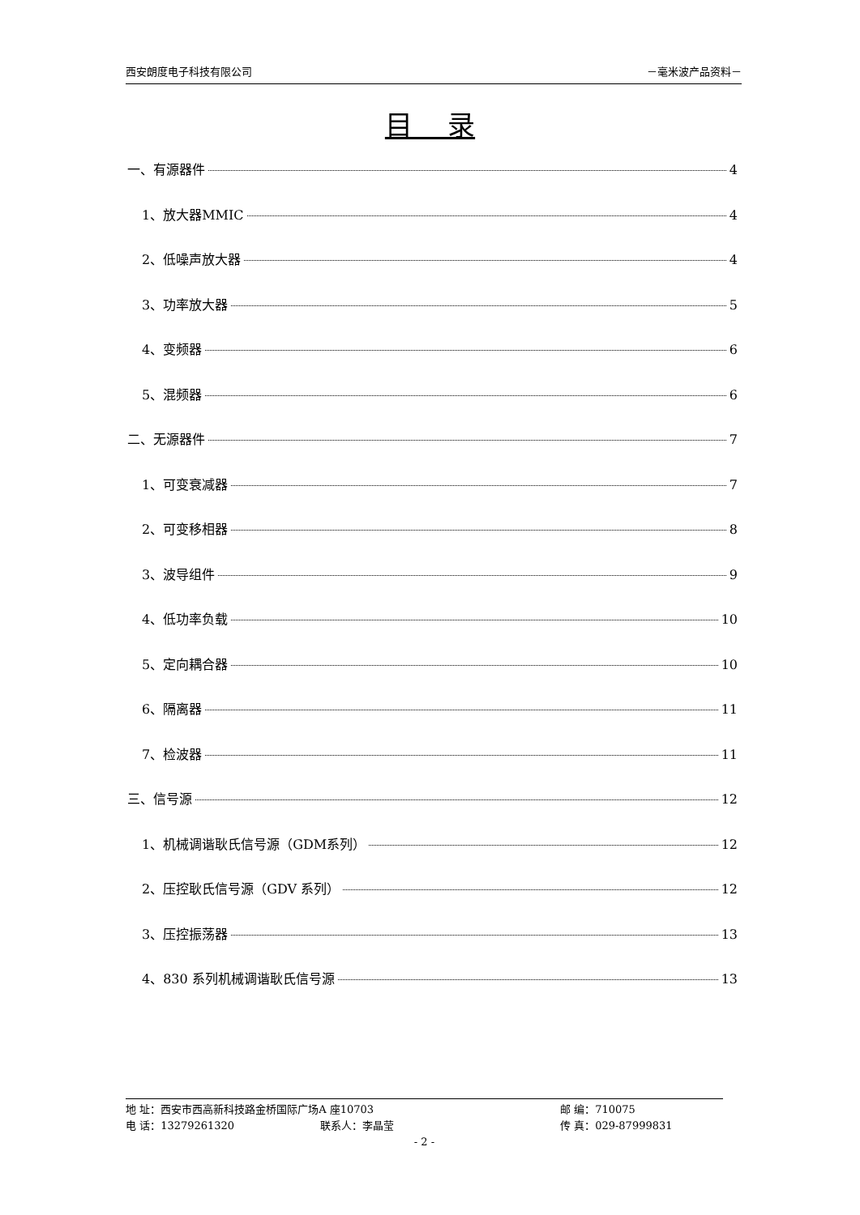西安朗度电子科技有限公司 －毫米波产品资料－
目 录
一、有源器件 4
1、放大器MMIC 4
2、低噪声放大器 4
3、功率放大器 5
4、变频器 6
5、混频器 6
二、无源器件 7
1、可变衰减器 7
2、可变移相器 8
3、波导组件 9
4、低功率负载 10
5、定向耦合器 10
6、隔离器 11
7、检波器 11
三、信号源 12
1、机械调谐耿氏信号源（GDM系列） 12
2、压控耿氏信号源（GDV 系列） 12
3、压控振荡器 13
4、830 系列机械调谐耿氏信号源 13
地 址：西安市西高新科技路金桥国际广场A 座10703 邮 编：710075
电 话：13279261320 联系人：李晶莹 传 真：029-87999831
- 2 -